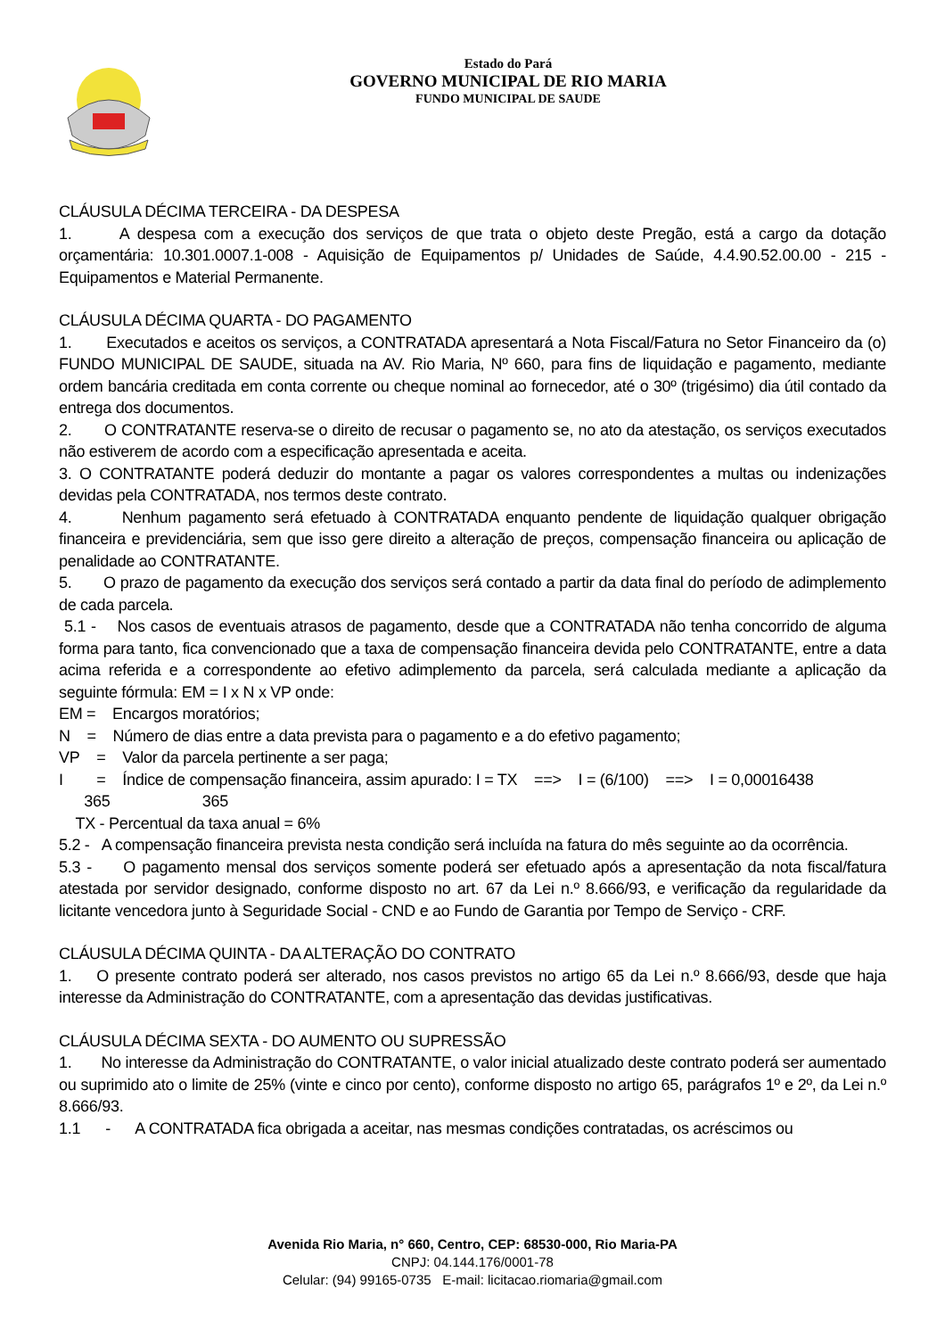Estado do Pará
GOVERNO MUNICIPAL DE RIO MARIA
FUNDO MUNICIPAL DE SAUDE
CLÁUSULA DÉCIMA TERCEIRA - DA DESPESA
1. A despesa com a execução dos serviços de que trata o objeto deste Pregão, está a cargo da dotação orçamentária: 10.301.0007.1-008 - Aquisição de Equipamentos p/ Unidades de Saúde, 4.4.90.52.00.00 - 215 - Equipamentos e Material Permanente.
CLÁUSULA DÉCIMA QUARTA - DO PAGAMENTO
1. Executados e aceitos os serviços, a CONTRATADA apresentará a Nota Fiscal/Fatura no Setor Financeiro da (o) FUNDO MUNICIPAL DE SAUDE, situada na AV. Rio Maria, Nº 660, para fins de liquidação e pagamento, mediante ordem bancária creditada em conta corrente ou cheque nominal ao fornecedor, até o 30º (trigésimo) dia útil contado da entrega dos documentos.
2. O CONTRATANTE reserva-se o direito de recusar o pagamento se, no ato da atestação, os serviços executados não estiverem de acordo com a especificação apresentada e aceita.
3. O CONTRATANTE poderá deduzir do montante a pagar os valores correspondentes a multas ou indenizações devidas pela CONTRATADA, nos termos deste contrato.
4. Nenhum pagamento será efetuado à CONTRATADA enquanto pendente de liquidação qualquer obrigação financeira e previdenciária, sem que isso gere direito a alteração de preços, compensação financeira ou aplicação de penalidade ao CONTRATANTE.
5. O prazo de pagamento da execução dos serviços será contado a partir da data final do período de adimplemento de cada parcela.
5.1 - Nos casos de eventuais atrasos de pagamento, desde que a CONTRATADA não tenha concorrido de alguma forma para tanto, fica convencionado que a taxa de compensação financeira devida pelo CONTRATANTE, entre a data acima referida e a correspondente ao efetivo adimplemento da parcela, será calculada mediante a aplicação da seguinte fórmula: EM = I x N x VP onde:
EM = Encargos moratórios;
N = Número de dias entre a data prevista para o pagamento e a do efetivo pagamento;
VP = Valor da parcela pertinente a ser paga;
I = Índice de compensação financeira, assim apurado: I = TX ==> I = (6/100) ==> I = 0,00016438
365 365
TX - Percentual da taxa anual = 6%
5.2 - A compensação financeira prevista nesta condição será incluída na fatura do mês seguinte ao da ocorrência.
5.3 - O pagamento mensal dos serviços somente poderá ser efetuado após a apresentação da nota fiscal/fatura atestada por servidor designado, conforme disposto no art. 67 da Lei n.º 8.666/93, e verificação da regularidade da licitante vencedora junto à Seguridade Social - CND e ao Fundo de Garantia por Tempo de Serviço - CRF.
CLÁUSULA DÉCIMA QUINTA - DA ALTERAÇÃO DO CONTRATO
1. O presente contrato poderá ser alterado, nos casos previstos no artigo 65 da Lei n.º 8.666/93, desde que haja interesse da Administração do CONTRATANTE, com a apresentação das devidas justificativas.
CLÁUSULA DÉCIMA SEXTA - DO AUMENTO OU SUPRESSÃO
1. No interesse da Administração do CONTRATANTE, o valor inicial atualizado deste contrato poderá ser aumentado ou suprimido ato o limite de 25% (vinte e cinco por cento), conforme disposto no artigo 65, parágrafos 1º e 2º, da Lei n.º 8.666/93.
1.1 - A CONTRATADA fica obrigada a aceitar, nas mesmas condições contratadas, os acréscimos ou
Avenida Rio Maria, n° 660, Centro, CEP: 68530-000, Rio Maria-PA
CNPJ: 04.144.176/0001-78
Celular: (94) 99165-0735 E-mail: licitacao.riomaria@gmail.com